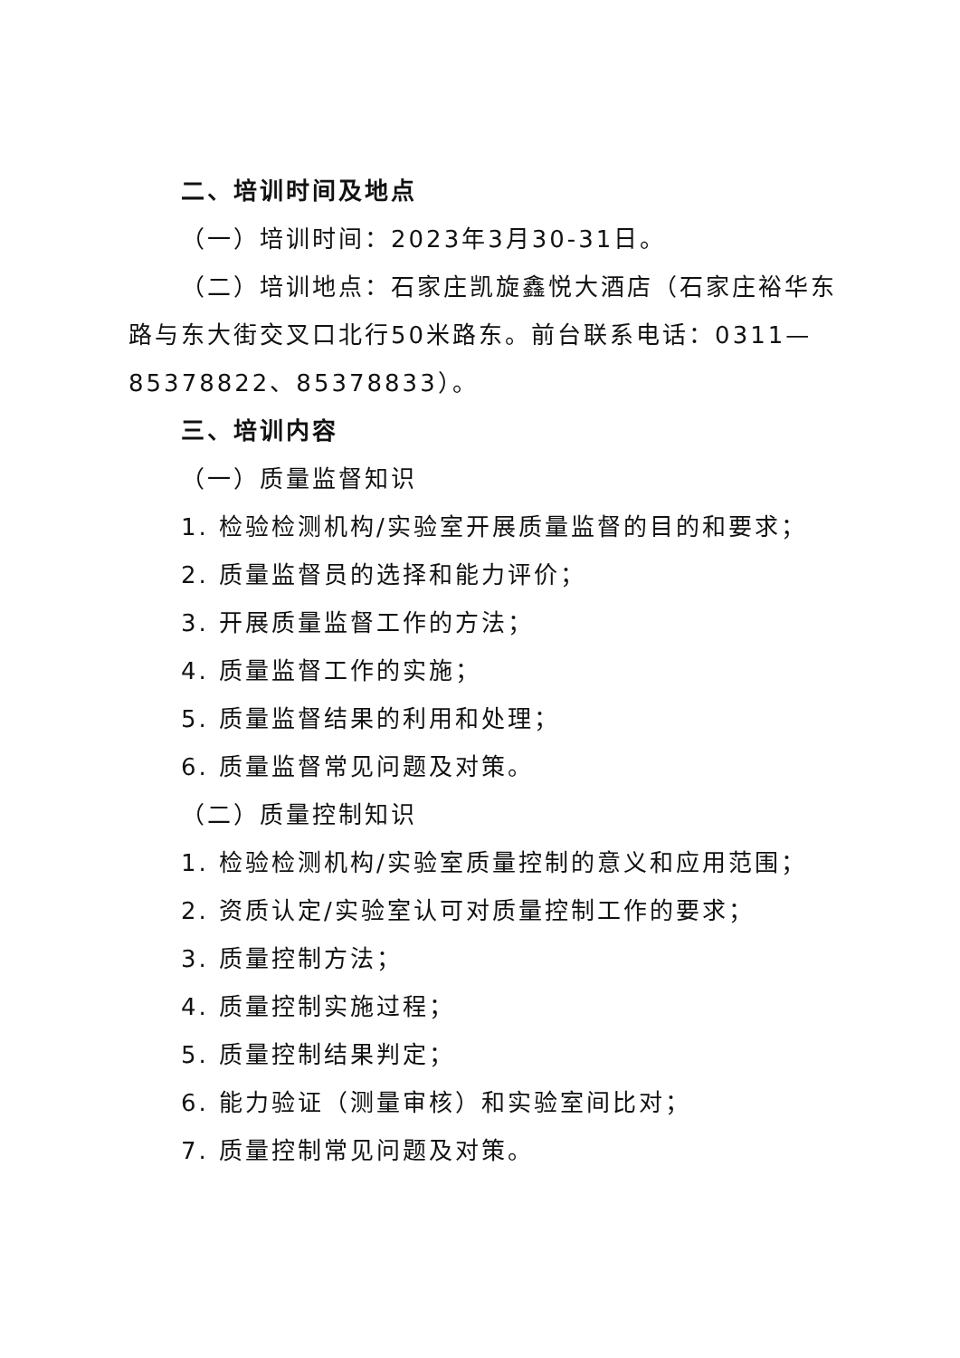二、培训时间及地点
（一）培训时间：2023年3月30-31日。
（二）培训地点：石家庄凯旋鑫悦大酒店（石家庄裕华东路与东大街交叉口北行50米路东。前台联系电话：0311—85378822、85378833）。
三、培训内容
（一）质量监督知识
1. 检验检测机构/实验室开展质量监督的目的和要求；
2. 质量监督员的选择和能力评价；
3. 开展质量监督工作的方法；
4. 质量监督工作的实施；
5. 质量监督结果的利用和处理；
6. 质量监督常见问题及对策。
（二）质量控制知识
1. 检验检测机构/实验室质量控制的意义和应用范围；
2. 资质认定/实验室认可对质量控制工作的要求；
3. 质量控制方法；
4. 质量控制实施过程；
5. 质量控制结果判定；
6. 能力验证（测量审核）和实验室间比对；
7. 质量控制常见问题及对策。